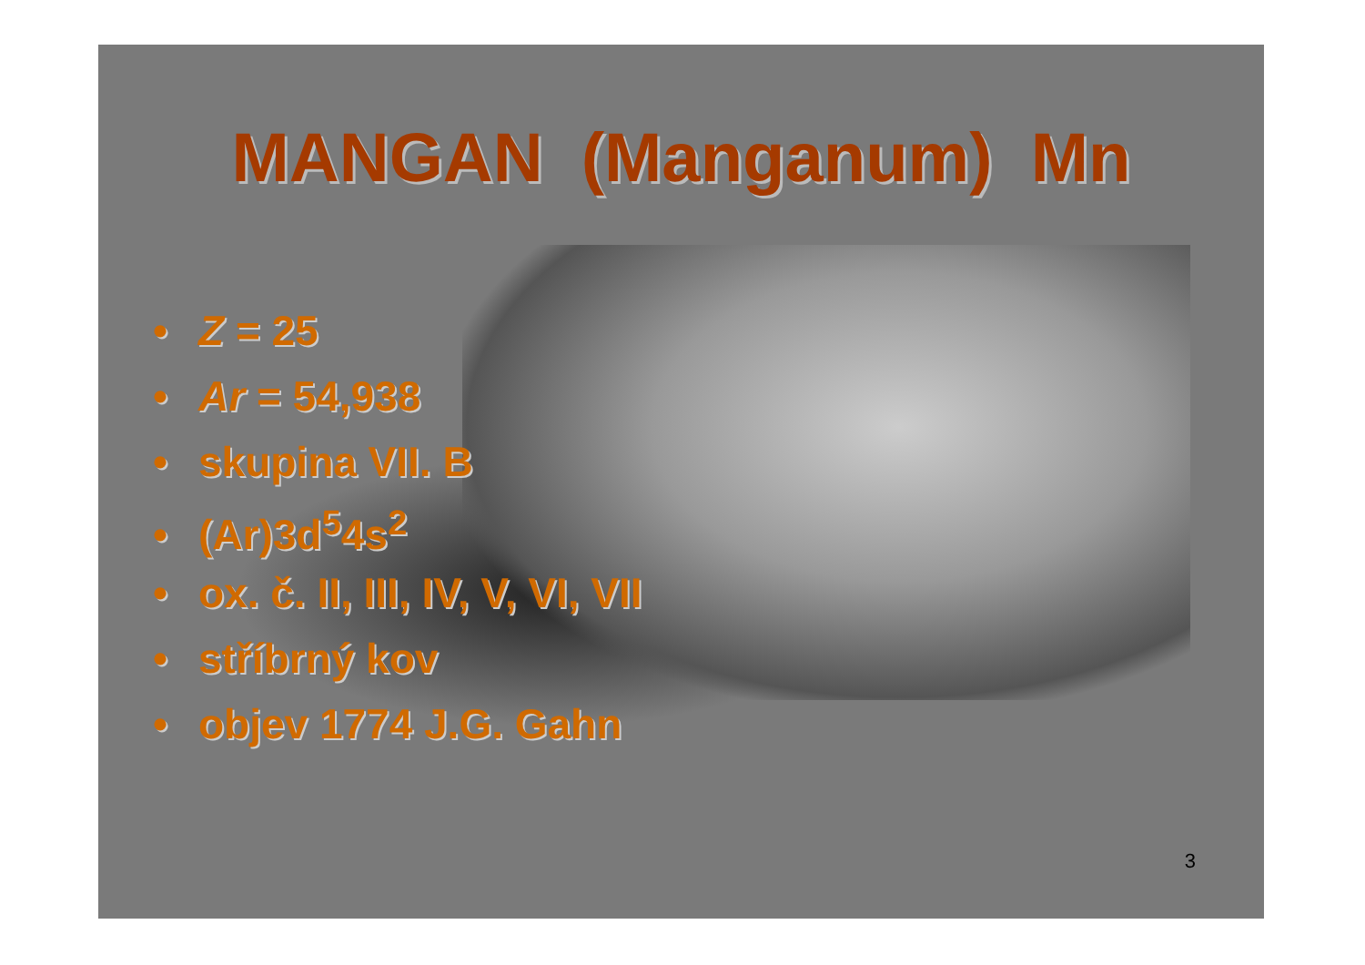MANGAN (Manganum) Mn
• Z = 25
• Ar = 54,938
• skupina VII. B
• (Ar)3d<sup>5</sup>4s<sup>2</sup>
• ox. č. II, III, IV, V, VI, VII
• stříbrný kov
• objev 1774 J.G. Gahn
3